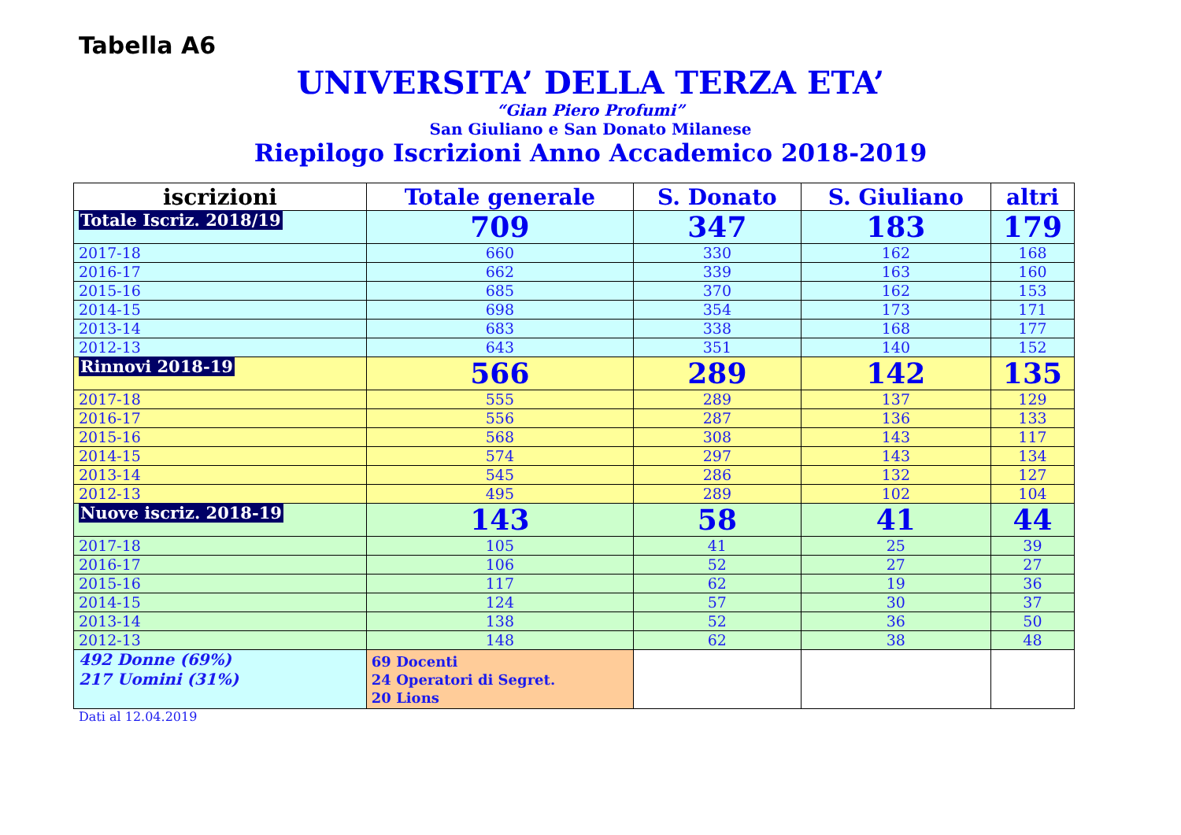Tabella A6
UNIVERSITA’ DELLA TERZA ETA’
“Gian Piero Profumi”
San Giuliano e San Donato Milanese
Riepilogo Iscrizioni Anno Accademico 2018-2019
| iscrizioni | Totale generale | S. Donato | S. Giuliano | altri |
| --- | --- | --- | --- | --- |
| Totale Iscriz. 2018/19 | 709 | 347 | 183 | 179 |
| 2017-18 | 660 | 330 | 162 | 168 |
| 2016-17 | 662 | 339 | 163 | 160 |
| 2015-16 | 685 | 370 | 162 | 153 |
| 2014-15 | 698 | 354 | 173 | 171 |
| 2013-14 | 683 | 338 | 168 | 177 |
| 2012-13 | 643 | 351 | 140 | 152 |
| Rinnovi 2018-19 | 566 | 289 | 142 | 135 |
| 2017-18 | 555 | 289 | 137 | 129 |
| 2016-17 | 556 | 287 | 136 | 133 |
| 2015-16 | 568 | 308 | 143 | 117 |
| 2014-15 | 574 | 297 | 143 | 134 |
| 2013-14 | 545 | 286 | 132 | 127 |
| 2012-13 | 495 | 289 | 102 | 104 |
| Nuove iscriz. 2018-19 | 143 | 58 | 41 | 44 |
| 2017-18 | 105 | 41 | 25 | 39 |
| 2016-17 | 106 | 52 | 27 | 27 |
| 2015-16 | 117 | 62 | 19 | 36 |
| 2014-15 | 124 | 57 | 30 | 37 |
| 2013-14 | 138 | 52 | 36 | 50 |
| 2012-13 | 148 | 62 | 38 | 48 |
| 492 Donne (69%) 217 Uomini (31%) | 69 Docenti 24 Operatori di Segret. 20 Lions | | | |
Dati al 12.04.2019